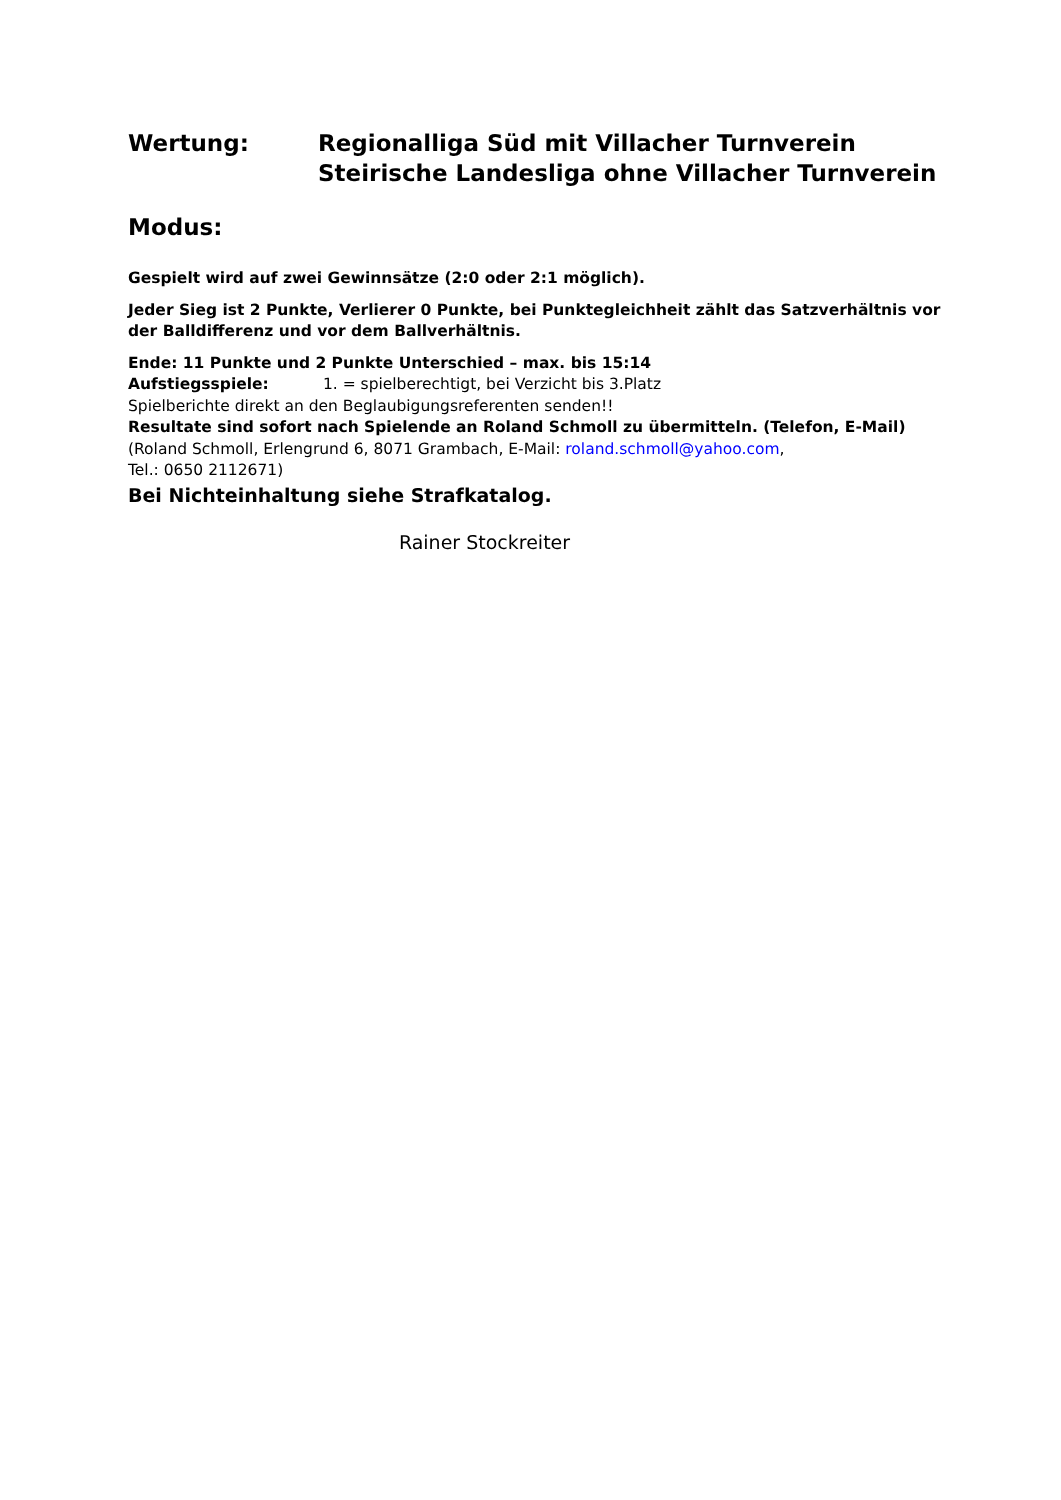Wertung: Regionalliga Süd mit Villacher Turnverein
Steirische Landesliga ohne Villacher Turnverein
Modus:
Gespielt wird auf zwei Gewinnsätze (2:0 oder 2:1 möglich).
Jeder Sieg ist 2 Punkte, Verlierer 0 Punkte, bei Punktegleichheit zählt das Satzverhältnis vor der Balldifferenz und vor dem Ballverhältnis.
Ende: 11 Punkte und 2 Punkte Unterschied – max. bis 15:14
Aufstiegsspiele: 1. = spielberechtigt, bei Verzicht bis 3.Platz
Spielberichte direkt an den Beglaubigungsreferenten senden!!
Resultate sind sofort nach Spielende an Roland Schmoll zu übermitteln. (Telefon, E-Mail)
(Roland Schmoll, Erlengrund 6, 8071 Grambach, E-Mail: roland.schmoll@yahoo.com,
Tel.: 0650 2112671)
Bei Nichteinhaltung siehe Strafkatalog.
Rainer Stockreiter